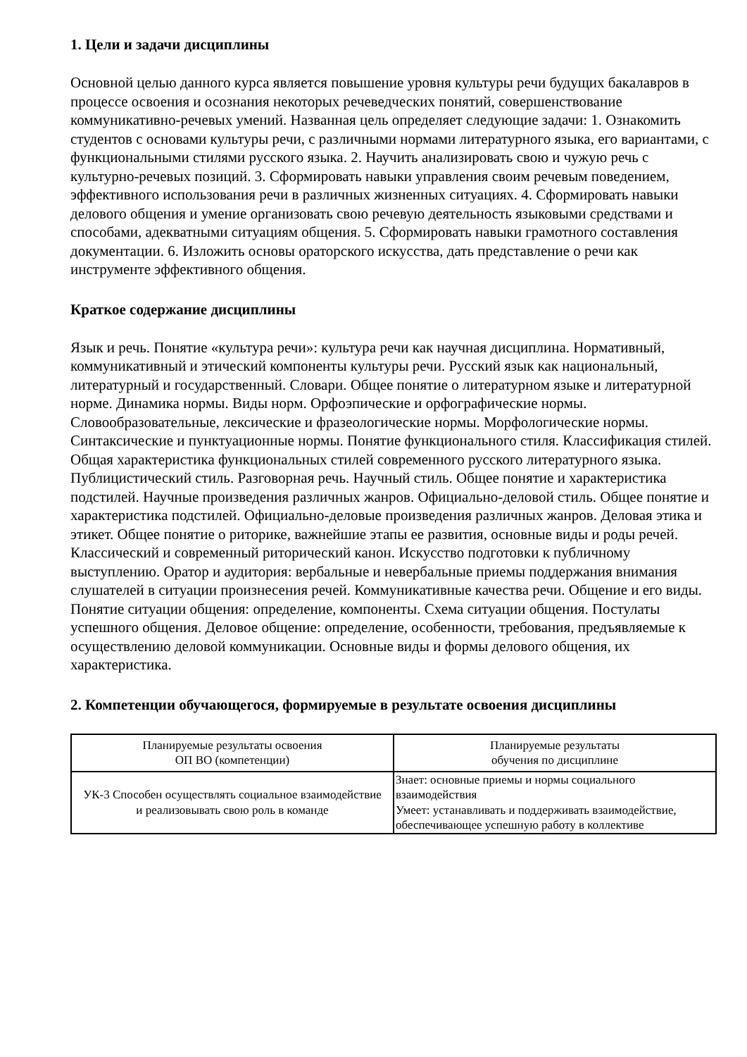1. Цели и задачи дисциплины
Основной целью данного курса является повышение уровня культуры речи будущих бакалавров в процессе освоения и осознания некоторых речеведческих понятий, совершенствование коммуникативно-речевых умений. Названная цель определяет следующие задачи: 1. Ознакомить студентов с основами культуры речи, с различными нормами литературного языка, его вариантами, с функциональными стилями русского языка. 2. Научить анализировать свою и чужую речь с культурно-речевых позиций. 3. Сформировать навыки управления своим речевым поведением, эффективного использования речи в различных жизненных ситуациях. 4. Сформировать навыки делового общения и умение организовать свою речевую деятельность языковыми средствами и способами, адекватными ситуациям общения. 5. Сформировать навыки грамотного составления документации. 6. Изложить основы ораторского искусства, дать представление о речи как инструменте эффективного общения.
Краткое содержание дисциплины
Язык и речь. Понятие «культура речи»: культура речи как научная дисциплина. Нормативный, коммуникативный и этический компоненты культуры речи. Русский язык как национальный, литературный и государственный. Словари. Общее понятие о литературном языке и литературной норме. Динамика нормы. Виды норм. Орфоэпические и орфографические нормы. Словообразовательные, лексические и фразеологические нормы. Морфологические нормы. Синтаксические и пунктуационные нормы. Понятие функционального стиля. Классификация стилей. Общая характеристика функциональных стилей современного русского литературного языка. Публицистический стиль. Разговорная речь. Научный стиль. Общее понятие и характеристика подстилей. Научные произведения различных жанров. Официально-деловой стиль. Общее понятие и характеристика подстилей. Официально-деловые произведения различных жанров. Деловая этика и этикет. Общее понятие о риторике, важнейшие этапы ее развития, основные виды и роды речей. Классический и современный риторический канон. Искусство подготовки к публичному выступлению. Оратор и аудитория: вербальные и невербальные приемы поддержания внимания слушателей в ситуации произнесения речей. Коммуникативные качества речи. Общение и его виды. Понятие ситуации общения: определение, компоненты. Схема ситуации общения. Постулаты успешного общения. Деловое общение: определение, особенности, требования, предъявляемые к осуществлению деловой коммуникации. Основные виды и формы делового общения, их характеристика.
2. Компетенции обучающегося, формируемые в результате освоения дисциплины
| Планируемые результаты освоения ОП ВО (компетенции) | Планируемые результаты обучения по дисциплине |
| --- | --- |
| УК-3 Способен осуществлять социальное взаимодействие и реализовывать свою роль в команде | Знает: основные приемы и нормы социального взаимодействия Умеет: устанавливать и поддерживать взаимодействие, обеспечивающее успешную работу в коллективе |